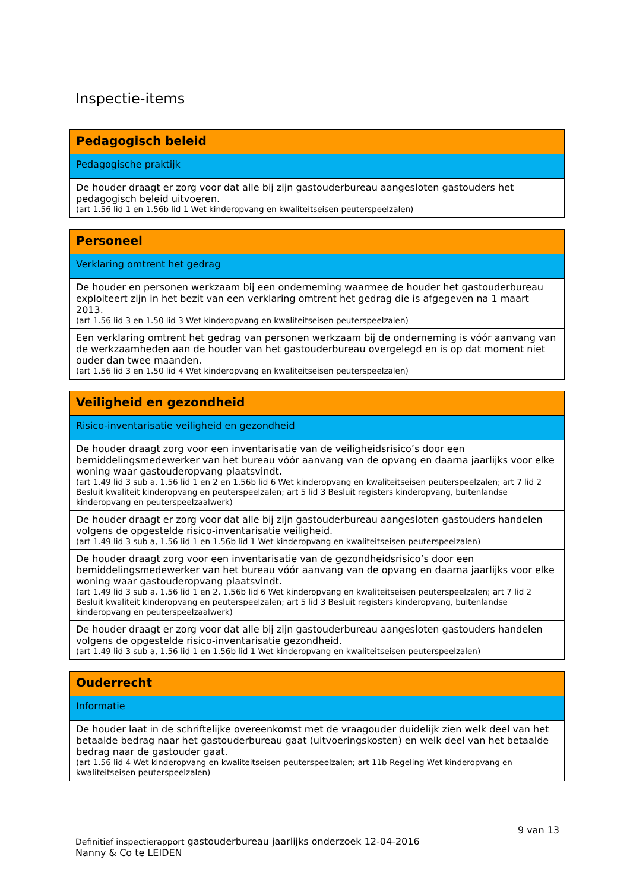Inspectie-items
| Pedagogisch beleid |
| --- |
| Pedagogische praktijk |
| De houder draagt er zorg voor dat alle bij zijn gastouderbureau aangesloten gastouders het pedagogisch beleid uitvoeren. (art 1.56 lid 1 en 1.56b lid 1 Wet kinderopvang en kwaliteitseisen peuterspeelzalen) |
| Personeel |
| --- |
| Verklaring omtrent het gedrag |
| De houder en personen werkzaam bij een onderneming waarmee de houder het gastouderbureau exploiteert zijn in het bezit van een verklaring omtrent het gedrag die is afgegeven na 1 maart 2013. (art 1.56 lid 3 en 1.50 lid 3 Wet kinderopvang en kwaliteitseisen peuterspeelzalen) |
| Een verklaring omtrent het gedrag van personen werkzaam bij de onderneming is vóór aanvang van de werkzaamheden aan de houder van het gastouderbureau overgelegd en is op dat moment niet ouder dan twee maanden. (art 1.56 lid 3 en 1.50 lid 4 Wet kinderopvang en kwaliteitseisen peuterspeelzalen) |
| Veiligheid en gezondheid |
| --- |
| Risico-inventarisatie veiligheid en gezondheid |
| De houder draagt zorg voor een inventarisatie van de veiligheidsrisico’s door een bemiddelingsmedewerker van het bureau vóór aanvang van de opvang en daarna jaarlijks voor elke woning waar gastouderopvang plaatsvindt. (art 1.49 lid 3 sub a, 1.56 lid 1 en 2 en 1.56b lid 6 Wet kinderopvang en kwaliteitseisen peuterspeelzalen; art 7 lid 2 Besluit kwaliteit kinderopvang en peuterspeelzalen; art 5 lid 3 Besluit registers kinderopvang, buitenlandse kinderopvang en peuterspeelzaalwerk) |
| De houder draagt er zorg voor dat alle bij zijn gastouderbureau aangesloten gastouders handelen volgens de opgestelde risico-inventarisatie veiligheid. (art 1.49 lid 3 sub a, 1.56 lid 1 en 1.56b lid 1 Wet kinderopvang en kwaliteitseisen peuterspeelzalen) |
| De houder draagt zorg voor een inventarisatie van de gezondheidsrisico’s door een bemiddelingsmedewerker van het bureau vóór aanvang van de opvang en daarna jaarlijks voor elke woning waar gastouderopvang plaatsvindt. (art 1.49 lid 3 sub a, 1.56 lid 1 en 2, 1.56b lid 6 Wet kinderopvang en kwaliteitseisen peuterspeelzalen; art 7 lid 2 Besluit kwaliteit kinderopvang en peuterspeelzalen; art 5 lid 3 Besluit registers kinderopvang, buitenlandse kinderopvang en peuterspeelzaalwerk) |
| De houder draagt er zorg voor dat alle bij zijn gastouderbureau aangesloten gastouders handelen volgens de opgestelde risico-inventarisatie gezondheid. (art 1.49 lid 3 sub a, 1.56 lid 1 en 1.56b lid 1 Wet kinderopvang en kwaliteitseisen peuterspeelzalen) |
| Ouderrecht |
| --- |
| Informatie |
| De houder laat in de schriftelijke overeenkomst met de vraagouder duidelijk zien welk deel van het betaalde bedrag naar het gastouderbureau gaat (uitvoeringskosten) en welk deel van het betaalde bedrag naar de gastouder gaat. (art 1.56 lid 4 Wet kinderopvang en kwaliteitseisen peuterspeelzalen; art 11b Regeling Wet kinderopvang en kwaliteitseisen peuterspeelzalen) |
9 van 13
Definitief inspectierapport gastouderbureau jaarlijks onderzoek 12-04-2016
Nanny & Co te LEIDEN